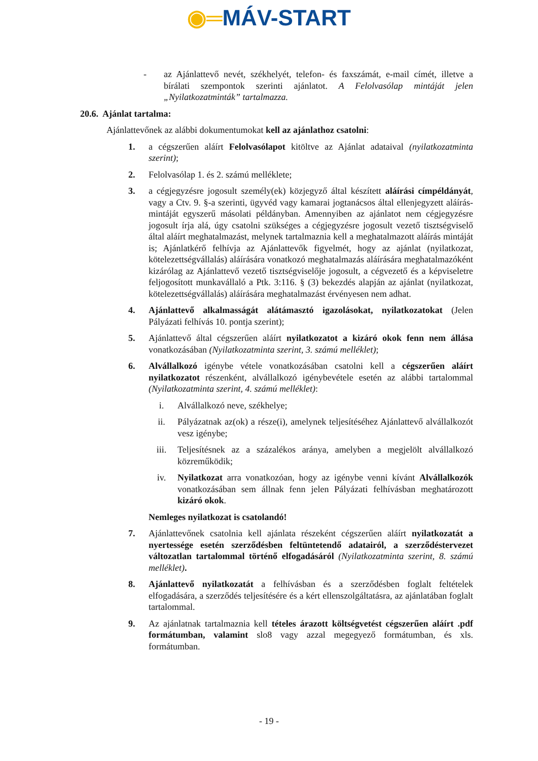◉═MÁV-START
- az Ajánlattevő nevét, székhelyét, telefon- és faxszámát, e-mail címét, illetve a bírálati szempontok szerinti ajánlatot. A Felolvasólap mintáját jelen „Nyilatkozatminták” tartalmazza.
20.6. Ajánlat tartalma:
Ajánlattevőnek az alábbi dokumentumokat kell az ajánlathoz csatolni:
1. a cégszerűen aláírt Felolvasólapot kitöltve az Ajánlat adataival (nyilatkozatminta szerint);
2. Felolvasólap 1. és 2. számú melléklete;
3. a cégjegyzésre jogosult személy(ek) közjegyző által készített aláírási címpéldányát, vagy a Ctv. 9. §-a szerinti, ügyvéd vagy kamarai jogtanácsos által ellenjegyzett aláírás-mintáját egyszerű másolati példányban. Amennyiben az ajánlatot nem cégjegyzésre jogosult írja alá, úgy csatolni szükséges a cégjegyzésre jogosult vezető tisztségviselő által aláírt meghatalmazást, melynek tartalmaznia kell a meghatalmazott aláírás mintáját is; Ajánlatkérő felhívja az Ajánlattevők figyelmét, hogy az ajánlat (nyilatkozat, kötelezettségvállalás) aláírására vonatkozó meghatalmazás aláírására meghatalmazóként kizárólag az Ajánlattevő vezető tisztségviselője jogosult, a cégvezető és a képviseletre feljogosított munkavállaló a Ptk. 3:116. § (3) bekezdés alapján az ajánlat (nyilatkozat, kötelezettségvállalás) aláírására meghatalmazást érvényesen nem adhat.
4. Ajánlattevő alkalmasságát alátámasztó igazolásokat, nyilatkozatokat (Jelen Pályázati felhívás 10. pontja szerint);
5. Ajánlattevő által cégszerűen aláírt nyilatkozatot a kizáró okok fenn nem állása vonatkozásában (Nyilatkozatminta szerint, 3. számú melléklet);
6. Alvállalkozó igénybe vétele vonatkozásában csatolni kell a cégszerűen aláírt nyilatkozatot részenként, alvállalkozó igénybevétele esetén az alábbi tartalommal (Nyilatkozatminta szerint, 4. számú melléklet):
i. Alvállalkozó neve, székhelye;
ii. Pályázatnak az(ok) a része(i), amelynek teljesítéséhez Ajánlattevő alvállalkozót vesz igénybe;
iii. Teljesítésnek az a százalékos aránya, amelyben a megjelölt alvállalkozó közreműködik;
iv. Nyilatkozat arra vonatkozóan, hogy az igénybe venni kívánt Alvállalkozók vonatkozásában sem állnak fenn jelen Pályázati felhívásban meghatározott kizáró okok.
Nemleges nyilatkozat is csatolandó!
7. Ajánlattevőnek csatolnia kell ajánlata részeként cégszerűen aláírt nyilatkozatát a nyertessége esetén szerződésben feltüntetendő adatairól, a szerződéstervezet változatlan tartalommal történő elfogadásáról (Nyilatkozatminta szerint, 8. számú melléklet).
8. Ajánlattevő nyilatkozatát a felhívásban és a szerződésben foglalt feltételek elfogadására, a szerződés teljesítésére és a kért ellenszolgáltatásra, az ajánlatában foglalt tartalommal.
9. Az ajánlatnak tartalmaznia kell tételes árazott költségvetést cégszerűen aláírt .pdf formátumban, valamint slo8 vagy azzal megegyező formátumban, és xls. formátumban.
- 19 -